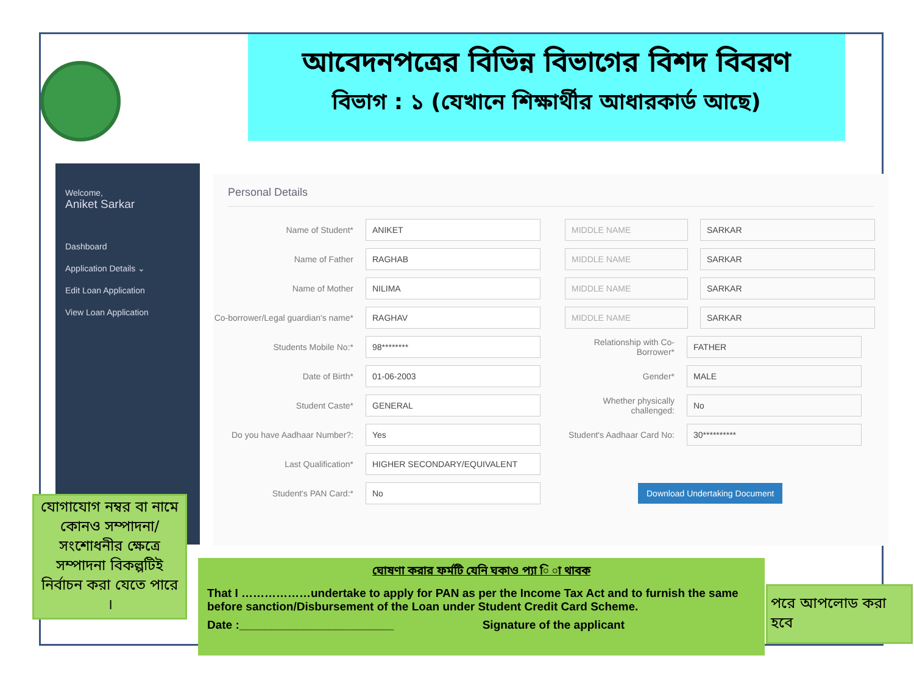আবেদনপত্রের বিভিন্ন বিভাগের বিশদ বিবরণ
বিভাগ : ১ (যেখানে শিক্ষার্থীর আধারকার্ড আছে)
Welcome,
Aniket Sarkar
Dashboard
Application Details ⌄
Edit Loan Application
View Loan Application
Personal Details
Name of Student* ANIKET MIDDLE NAME SARKAR
Name of Father RAGHAB MIDDLE NAME SARKAR
Name of Mother NILIMA MIDDLE NAME SARKAR
Co-borrower/Legal guardian's name* RAGHAV MIDDLE NAME SARKAR
Students Mobile No:* 98******** Relationship with Co-Borrower* FATHER
Date of Birth* 01-06-2003 Gender* MALE
Student Caste* GENERAL Whether physically challenged: No
Do you have Aadhaar Number?: Yes Student's Aadhaar Card No: 30**********
Last Qualification* HIGHER SECONDARY/EQUIVALENT
Student's PAN Card:* No Download Undertaking Document
যোগাযোগ নম্বর বা নামে কোনও সম্পাদনা/সংশোধনীর ক্ষেত্রে সম্পাদনা বিকল্পটিই নির্বাচন করা যেতে পারে ।
ঘোষণা করার ফর্মটি যেনি ঘকাও প্যা ি া থাবক
That I ………………undertake to apply for PAN as per the Income Tax Act and to furnish the same before sanction/Disbursement of the Loan under Student Credit Card Scheme.
Date :________________________ Signature of the applicant
পরে আপলোড করা হবে